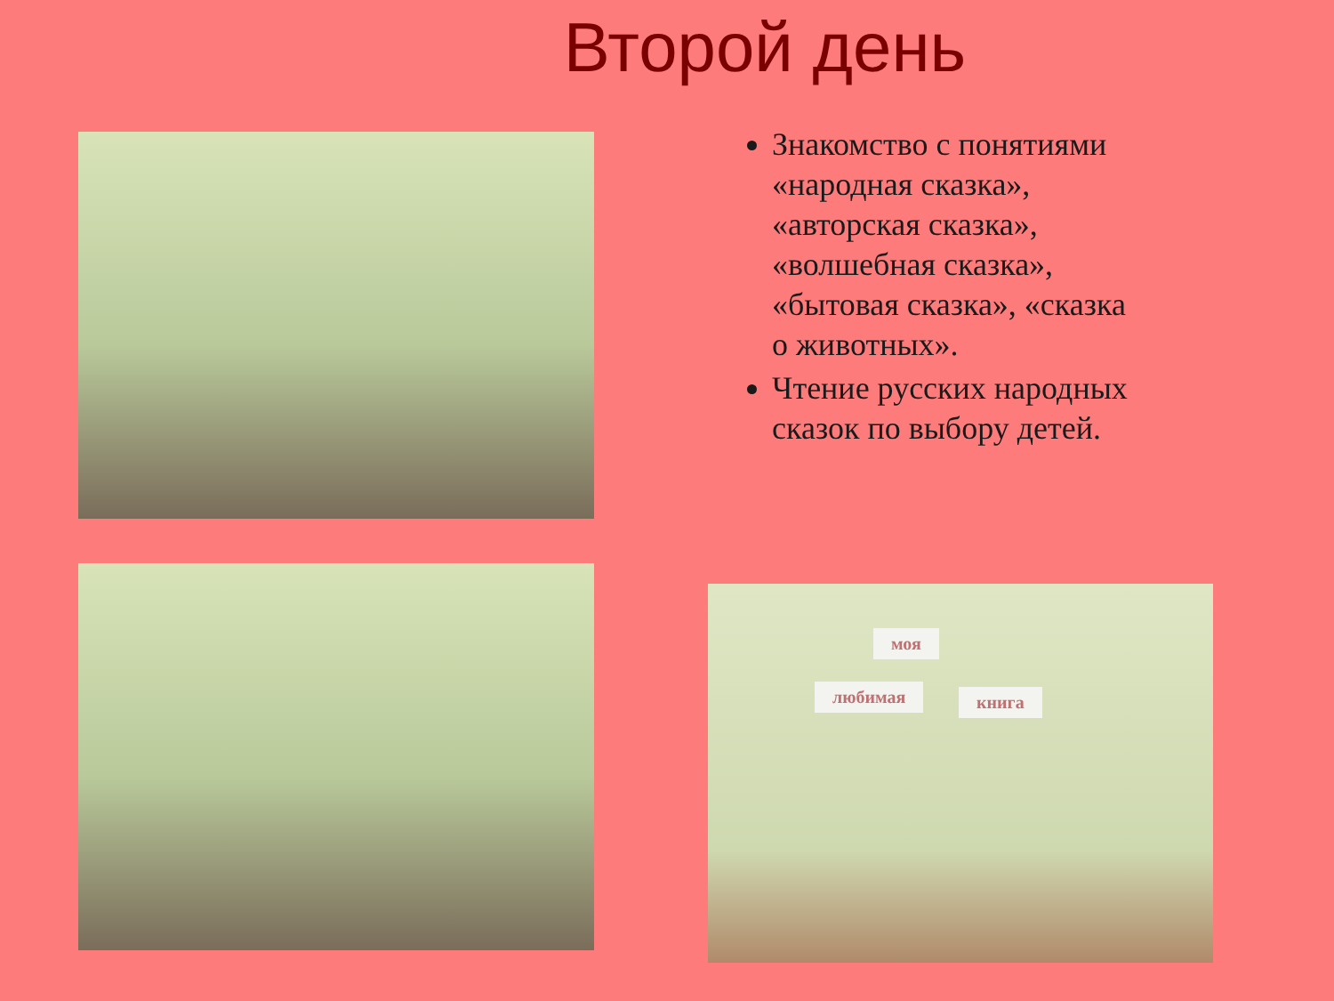Второй день
Знакомство с понятиями «народная сказка», «авторская сказка», «волшебная сказка», «бытовая сказка», «сказка о животных».
Чтение русских народных сказок по выбору детей.
моя
любимая книга